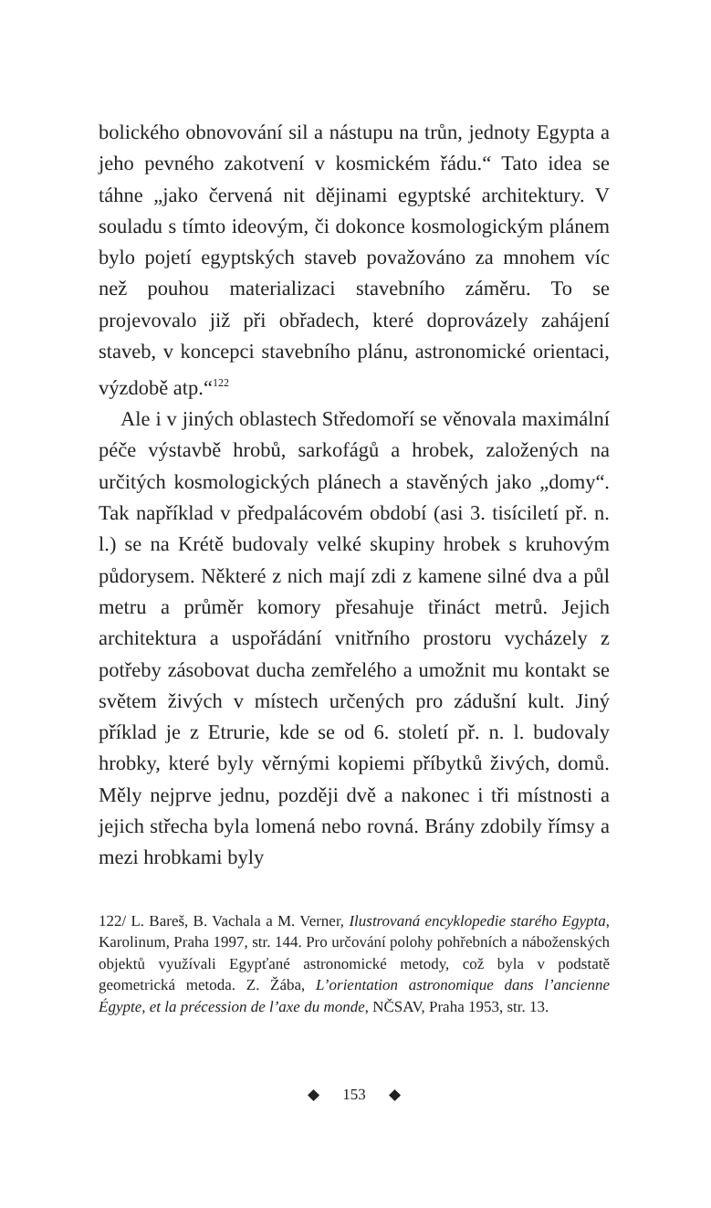bolického obnovování sil a nástupu na trůn, jednoty Egypta a jeho pevného zakotvení v kosmickém řádu.“ Tato idea se táhne „jako červená nit dějinami egyptské architektury. V souladu s tímto ideovým, či dokonce kosmologickým plánem bylo pojetí egyptských staveb považováno za mnohem víc než pouhou materializaci stavebního záměru. To se projevovalo již při obřadech, které doprovázely zahájení staveb, v koncepci stavebního plánu, astronomické orientaci, výzdobě atp.“<sup>122</sup>
Ale i v jiných oblastech Středomoří se věnovala maximální péče výstavbě hrobů, sarkofágů a hrobek, založených na určitých kosmologických plánech a stavěných jako „domy“. Tak například v předpalácovém období (asi 3. tisíciletí př. n. l.) se na Krétě budovaly velké skupiny hrobek s kruhovým půdorysem. Některé z nich mají zdi z kamene silné dva a půl metru a průměr komory přesahuje třináct metrů. Jejich architektura a uspořádání vnitřního prostoru vycházely z potřeby zásobovat ducha zemřelého a umožnit mu kontakt se světem živých v místech určených pro zádušní kult. Jiný příklad je z Etrurie, kde se od 6. století př. n. l. budovaly hrobky, které byly věrnými kopiemi příbytků živých, domů. Měly nejprve jednu, později dvě a nakonec i tři místnosti a jejich střecha byla lomená nebo rovná. Brány zdobily římsy a mezi hrobkami byly
122/ L. Bareš, B. Vachala a M. Verner, Ilustrovaná encyklopedie starého Egypta, Karolinum, Praha 1997, str. 144. Pro určování polohy pohřebních a náboženských objektů využívali Egypťané astronomické metody, což byla v podstatě geometrická metoda. Z. Žába, L’orientation astronomique dans l’ancienne Égypte, et la précession de l’axe du monde, NČSAV, Praha 1953, str. 13.
◆ 153 ◆